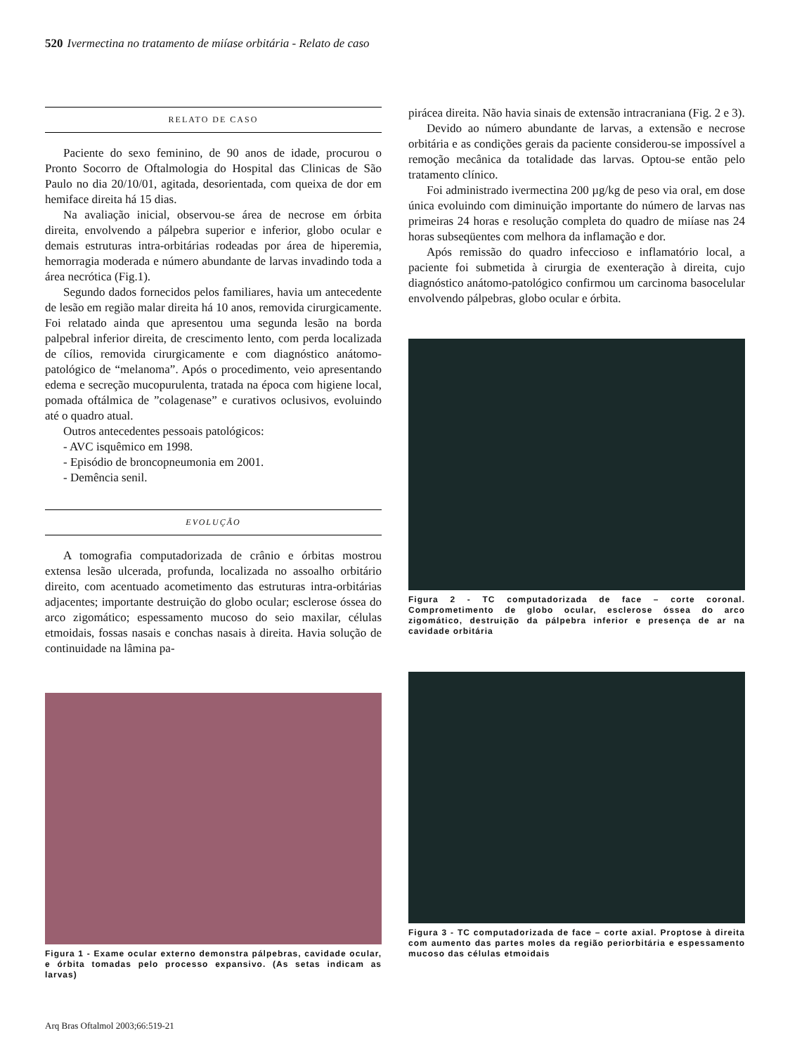520 Ivermectina no tratamento de miíase orbitária - Relato de caso
RELATO DE CASO
Paciente do sexo feminino, de 90 anos de idade, procurou o Pronto Socorro de Oftalmologia do Hospital das Clinicas de São Paulo no dia 20/10/01, agitada, desorientada, com queixa de dor em hemiface direita há 15 dias.
Na avaliação inicial, observou-se área de necrose em órbita direita, envolvendo a pálpebra superior e inferior, globo ocular e demais estruturas intra-orbitárias rodeadas por área de hiperemia, hemorragia moderada e número abundante de larvas invadindo toda a área necrótica (Fig.1).
Segundo dados fornecidos pelos familiares, havia um antecedente de lesão em região malar direita há 10 anos, removida cirurgicamente. Foi relatado ainda que apresentou uma segunda lesão na borda palpebral inferior direita, de crescimento lento, com perda localizada de cílios, removida cirurgicamente e com diagnóstico anátomo-patológico de “melanoma”. Após o procedimento, veio apresentando edema e secreção mucopurulenta, tratada na época com higiene local, pomada oftálmica de ”colagenase” e curativos oclusivos, evoluindo até o quadro atual.
Outros antecedentes pessoais patológicos:
- AVC isquêmico em 1998.
- Episódio de broncopneumonia em 2001.
- Demência senil.
EVOLUÇÃO
A tomografia computadorizada de crânio e órbitas mostrou extensa lesão ulcerada, profunda, localizada no assoalho orbitário direito, com acentuado acometimento das estruturas intra-orbitárias adjacentes; importante destruição do globo ocular; esclerose óssea do arco zigomático; espessamento mucoso do seio maxilar, células etmoidais, fossas nasais e conchas nasais à direita. Havia solução de continuidade na lâmina pa-
Figura 1 - Exame ocular externo demonstra pálpebras, cavidade ocular, e órbita tomadas pelo processo expansivo. (As setas indicam as larvas)
pirácea direita. Não havia sinais de extensão intracraniana (Fig. 2 e 3).
Devido ao número abundante de larvas, a extensão e necrose orbitária e as condições gerais da paciente considerou-se impossível a remoção mecânica da totalidade das larvas. Optou-se então pelo tratamento clínico.
Foi administrado ivermectina 200 µg/kg de peso via oral, em dose única evoluindo com diminuição importante do número de larvas nas primeiras 24 horas e resolução completa do quadro de miíase nas 24 horas subseqüentes com melhora da inflamação e dor.
Após remissão do quadro infeccioso e inflamatório local, a paciente foi submetida à cirurgia de exenteração à direita, cujo diagnóstico anátomo-patológico confirmou um carcinoma basocelular envolvendo pálpebras, globo ocular e órbita.
Figura 2 - TC computadorizada de face – corte coronal. Comprometimento de globo ocular, esclerose óssea do arco zigomático, destruição da pálpebra inferior e presença de ar na cavidade orbitária
Figura 3 - TC computadorizada de face – corte axial. Proptose à direita com aumento das partes moles da região periorbitária e espessamento mucoso das células etmoidais
Arq Bras Oftalmol 2003;66:519-21